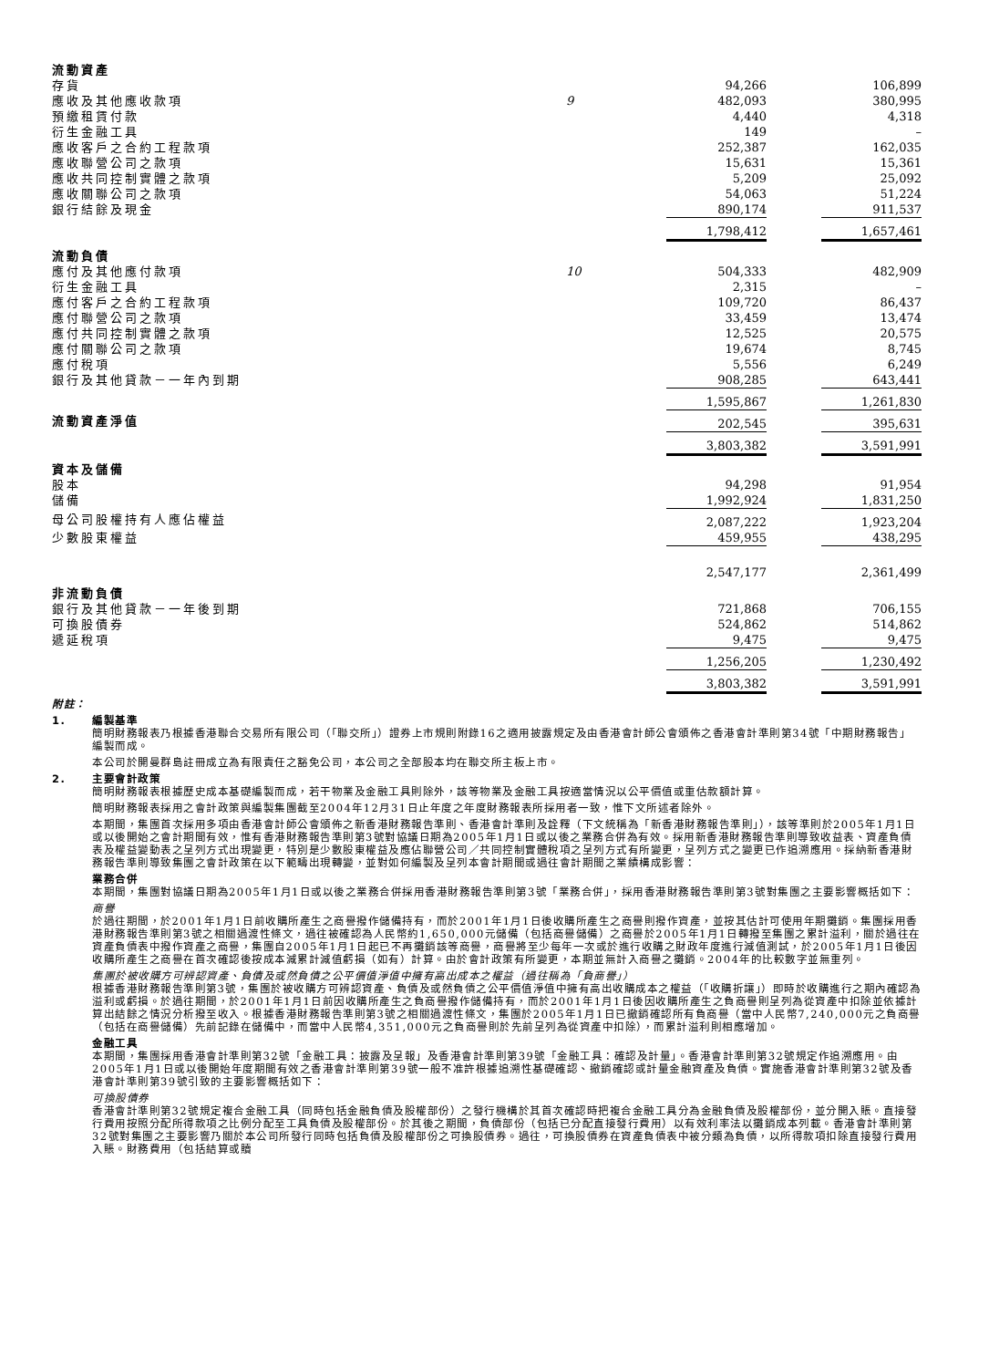| 流動資產 | | | | |
| 存貨 | | 94,266 | | 106,899 |
| 應收及其他應收款項 | 9 | 482,093 | | 380,995 |
| 預繳租賃付款 | | 4,440 | | 4,318 |
| 衍生金融工具 | | 149 | | – |
| 應收客戶之合約工程款項 | | 252,387 | | 162,035 |
| 應收聯營公司之款項 | | 15,631 | | 15,361 |
| 應收共同控制實體之款項 | | 5,209 | | 25,092 |
| 應收關聯公司之款項 | | 54,063 | | 51,224 |
| 銀行結餘及現金 | | 890,174 | | 911,537 |
| | | 1,798,412 | | 1,657,461 |
| 流動負債 | | | | |
| 應付及其他應付款項 | 10 | 504,333 | | 482,909 |
| 衍生金融工具 | | 2,315 | | – |
| 應付客戶之合約工程款項 | | 109,720 | | 86,437 |
| 應付聯營公司之款項 | | 33,459 | | 13,474 |
| 應付共同控制實體之款項 | | 12,525 | | 20,575 |
| 應付關聯公司之款項 | | 19,674 | | 8,745 |
| 應付稅項 | | 5,556 | | 6,249 |
| 銀行及其他貸款－一年內到期 | | 908,285 | | 643,441 |
| | | 1,595,867 | | 1,261,830 |
| 流動資產淨值 | | 202,545 | | 395,631 |
| | | 3,803,382 | | 3,591,991 |
| 資本及儲備 | | | | |
| 股本 | | 94,298 | | 91,954 |
| 儲備 | | 1,992,924 | | 1,831,250 |
| 母公司股權持有人應佔權益 | | 2,087,222 | | 1,923,204 |
| 少數股東權益 | | 459,955 | | 438,295 |
| | | 2,547,177 | | 2,361,499 |
| 非流動負債 | | | | |
| 銀行及其他貸款－一年後到期 | | 721,868 | | 706,155 |
| 可換股債券 | | 524,862 | | 514,862 |
| 遞延稅項 | | 9,475 | | 9,475 |
| | | 1,256,205 | | 1,230,492 |
| | | 3,803,382 | | 3,591,991 |
附註：
1. 編製基準
簡明財務報表乃根據香港聯合交易所有限公司（「聯交所」）證券上市規則附錄16之適用披露規定及由香港會計師公會頒佈之香港會計準則第34號「中期財務報告」編製而成。
本公司於開曼群島註冊成立為有限責任之豁免公司，本公司之全部股本均在聯交所主板上市。
2. 主要會計政策
簡明財務報表根據歷史成本基礎編製而成，若干物業及金融工具則除外，該等物業及金融工具按適當情況以公平價值或重估款額計算。
簡明財務報表採用之會計政策與編製集團截至2004年12月31日止年度之年度財務報表所採用者一致，惟下文所述者除外。
本期間，集團首次採用多項由香港會計師公會頒佈之新香港財務報告準則、香港會計準則及詮釋（下文統稱為「新香港財務報告準則」），該等準則於2005年1月1日或以後開始之會計期間有效，惟有香港財務報告準則第3號對協議日期為2005年1月1日或以後之業務合併為有效。採用新香港財務報告準則導致收益表、資產負債表及權益變動表之呈列方式出現變更，特別是少數股東權益及應佔聯營公司／共同控制實體稅項之呈列方式有所變更，呈列方式之變更已作追溯應用。採納新香港財務報告準則導致集團之會計政策在以下範疇出現轉變，並對如何編製及呈列本會計期間或過往會計期間之業績構成影響：
業務合併
本期間，集團對協議日期為2005年1月1日或以後之業務合併採用香港財務報告準則第3號「業務合併」，採用香港財務報告準則第3號對集團之主要影響概括如下：
商譽
於過往期間，於2001年1月1日前收購所產生之商譽撥作儲備持有，而於2001年1月1日後收購所產生之商譽則撥作資產，並按其估計可使用年期攤銷。集團採用香港財務報告準則第3號之相關過渡性條文，過往被確認為人民幣約1,650,000元儲備（包括商譽儲備）之商譽於2005年1月1日轉撥至集團之累計溢利，關於過往在資產負債表中撥作資產之商譽，集團自2005年1月1日起已不再攤銷該等商譽，商譽將至少每年一次或於進行收購之財政年度進行減值測試，於2005年1月1日後因收購所產生之商譽在首次確認後按成本減累計減值虧損（如有）計算。由於會計政策有所變更，本期並無計入商譽之攤銷。2004年的比較數字並無重列。
集團於被收購方可辨認資產、負債及或然負債之公平價值淨值中擁有高出成本之權益（過往稱為「負商譽」）
根據香港財務報告準則第3號，集團於被收購方可辨認資產、負債及或然負債之公平價值淨值中擁有高出收購成本之權益（「收購折讓」）即時於收購進行之期內確認為溢利或虧損。於過往期間，於2001年1月1日前因收購所產生之負商譽撥作儲備持有，而於2001年1月1日後因收購所產生之負商譽則呈列為從資產中扣除並依據計算出結餘之情況分析撥至收入。根據香港財務報告準則第3號之相關過渡性條文，集團於2005年1月1日已撤銷確認所有負商譽（當中人民幣7,240,000元之負商譽（包括在商譽儲備）先前記錄在儲備中，而當中人民幣4,351,000元之負商譽則於先前呈列為從資產中扣除），而累計溢利則相應增加。
金融工具
本期間，集團採用香港會計準則第32號「金融工具：披露及呈報」及香港會計準則第39號「金融工具：確認及計量」。香港會計準則第32號規定作追溯應用。由2005年1月1日或以後開始年度期間有效之香港會計準則第39號一般不准許根據追溯性基礎確認、撤銷確認或計量金融資產及負債。實施香港會計準則第32號及香港會計準則第39號引致的主要影響概括如下：
可換股債券
香港會計準則第32號規定複合金融工具（同時包括金融負債及股權部份）之發行機構於其首次確認時把複合金融工具分為金融負債及股權部份，並分開入賬。直接發行費用按照分配所得款項之比例分配至工具負債及股權部份。於其後之期間，負債部份（包括已分配直接發行費用）以有效利率法以攤銷成本列載。香港會計準則第32號對集團之主要影響乃關於本公司所發行同時包括負債及股權部份之可換股債券。過往，可換股債券在資產負債表中被分類為負債，以所得款項扣除直接發行費用入賬。財務費用（包括結算或贖